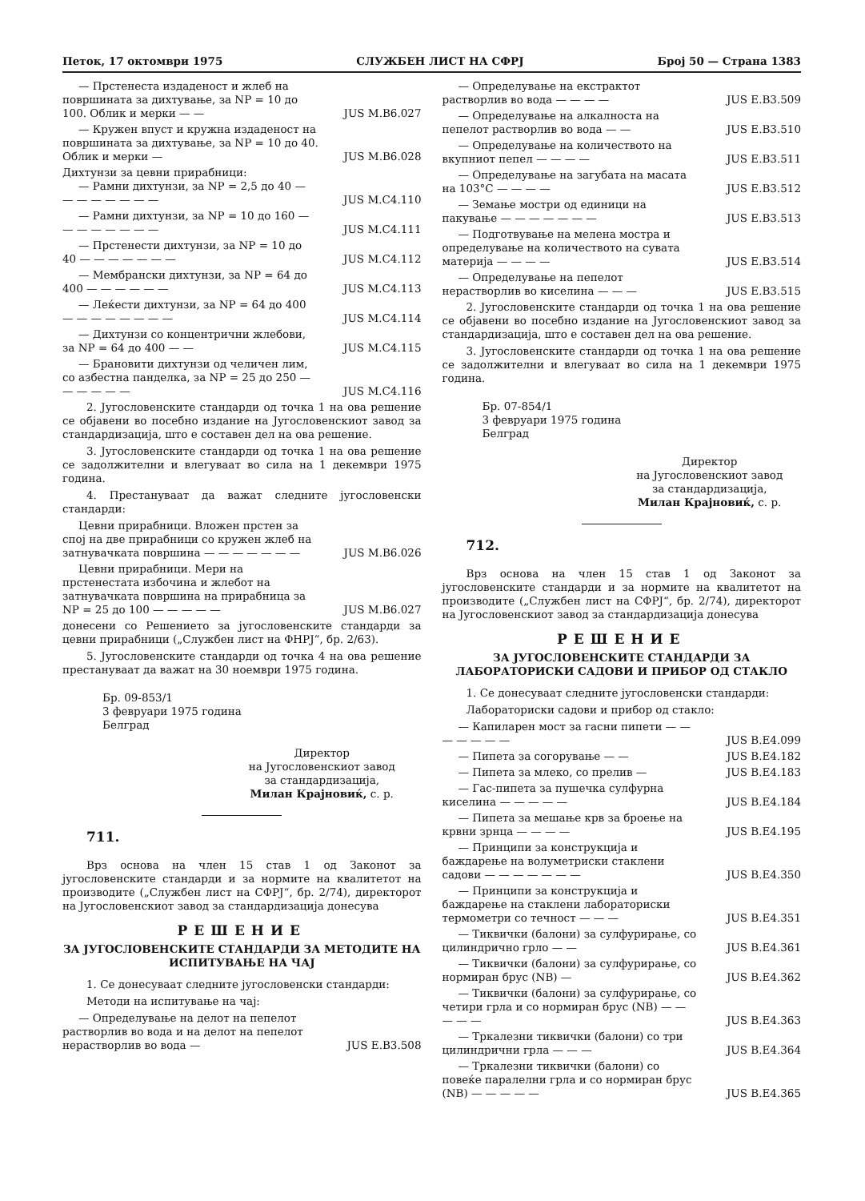Петок, 17 октомври 1975 СЛУЖБЕН ЛИСТ НА СФРЈ Број 50 — Страна 1383
— Прстенеста издаденост и жлеб на површината за дихтување, за NP = 10 до 100. Облик и мерки — — JUS M.B6.027
— Кружен впуст и кружна издаденост на површината за дихтување, за NP = 10 до 40. Облик и мерки — JUS M.B6.028
Дихтунзи за цевни прирабници:
— Рамни дихтунзи, за NP = 2,5 до 40 — — — — — — — — JUS M.C4.110
— Рамни дихтунзи, за NP = 10 до 160 — — — — — — — — JUS M.C4.111
— Прстенести дихтунзи, за NP = 10 до 40 — — — — — — — JUS M.C4.112
— Мембрански дихтунзи, за NP = 64 до 400 — — — — — — JUS M.C4.113
— Леќести дихтунзи, за NP = 64 до 400 — — — — — — — — JUS M.C4.114
— Дихтунзи со концентрични жлебови, за NP = 64 до 400 — — JUS M.C4.115
— Брановити дихтунзи од челичен лим, со азбестна панделка, за NP = 25 до 250 — — — — — — JUS M.C4.116
2. Југословенските стандарди од точка 1 на ова решение се објавени во посебно издание на Југословенскиот завод за стандардизација, што е составен дел на ова решение.
3. Југословенските стандарди од точка 1 на ова решение се задолжителни и влегуваат во сила на 1 декември 1975 година.
4. Престануваат да важат следните југословенски стандарди:
Цевни прирабници. Вложен прстен за спој на две прирабници со кружен жлеб на затнувачката површина — — — — — — — JUS M.B6.026
Цевни прирабници. Мери на прстенестата избочина и жлебот на затнувачката површина на прирабница за NP = 25 до 100 — — — — — JUS M.B6.027
донесени со Решението за југословенските стандарди за цевни прирабници („Службен лист на ФНРЈ“, бр. 2/63).
5. Југословенските стандарди од точка 4 на ова решение престануваат да важат на 30 ноември 1975 година.
Бр. 09-853/1
3 февруари 1975 година
Белград
Директор
на Југословенскиот завод
за стандардизација,
Милан Крајновиќ, с. р.
711.
Врз основа на член 15 став 1 од Законот за југословенските стандарди и за нормите на квалитетот на производите („Службен лист на СФРЈ“, бр. 2/74), директорот на Југословенскиот завод за стандардизација донесува
РЕШЕНИЕ
ЗА ЈУГОСЛОВЕНСКИТЕ СТАНДАРДИ ЗА МЕТОДИТЕ НА ИСПИТУВАЊЕ НА ЧАЈ
1. Се донесуваат следните југословенски стандарди:
Методи на испитување на чај:
— Определување на делот на пепелот растворлив во вода и на делот на пепелот нерастворлив во вода — JUS E.B3.508
— Определување на екстрактот растворлив во вода — — — — JUS E.B3.509
— Определување на алкалноста на пепелот растворлив во вода — — JUS E.B3.510
— Определување на количеството на вкупниот пепел — — — — JUS E.B3.511
— Определување на загубата на масата на 103°C — — — — JUS E.B3.512
— Земање мостри од единици на пакување — — — — — — — JUS E.B3.513
— Подготвување на мелена мостра и определување на количеството на сувата материја — — — — JUS E.B3.514
— Определување на пепелот нерастворлив во киселина — — — JUS E.B3.515
2. Југословенските стандарди од точка 1 на ова решение се објавени во посебно издание на Југословенскиот завод за стандардизација, што е составен дел на ова решение.
3. Југословенските стандарди од точка 1 на ова решение се задолжителни и влегуваат во сила на 1 декември 1975 година.
Бр. 07-854/1
3 февруари 1975 година
Белград
Директор
на Југословенскиот завод
за стандардизација,
Милан Крајновиќ, с. р.
712.
Врз основа на член 15 став 1 од Законот за југословенските стандарди и за нормите на квалитетот на производите („Службен лист на СФРЈ“, бр. 2/74), директорот на Југословенскиот завод за стандардизација донесува
РЕШЕНИЕ
ЗА ЈУГОСЛОВЕНСКИТЕ СТАНДАРДИ ЗА ЛАБОРАТОРИСКИ САДОВИ И ПРИБОР ОД СТАКЛО
1. Се донесуваат следните југословенски стандарди:
Лабораториски садови и прибор од стакло:
— Капиларен мост за гасни пипети — — — — — — — JUS B.E4.099
— Пипета за согорување — — JUS B.E4.182
— Пипета за млеко, со прелив — JUS B.E4.183
— Гас-пипета за пушечка сулфурна киселина — — — — — JUS B.E4.184
— Пипета за мешање крв за броење на крвни зрнца — — — — JUS B.E4.195
— Принципи за конструкција и баждарење на волуметриски стаклени садови — — — — — — — JUS B.E4.350
— Принципи за конструкција и баждарење на стаклени лабораториски термометри со течност — — — JUS B.E4.351
— Тиквички (балони) за сулфурирање, со цилиндрично грло — — JUS B.E4.361
— Тиквички (балони) за сулфурирање, со нормиран брус (NB) — JUS B.E4.362
— Тиквички (балони) за сулфурирање, со четири грла и со нормиран брус (NB) — — — — — JUS B.E4.363
— Тркалезни тиквички (балони) со три цилиндрични грла — — — JUS B.E4.364
— Тркалезни тиквички (балони) со повеќе паралелни грла и со нормиран брус (NB) — — — — — JUS B.E4.365